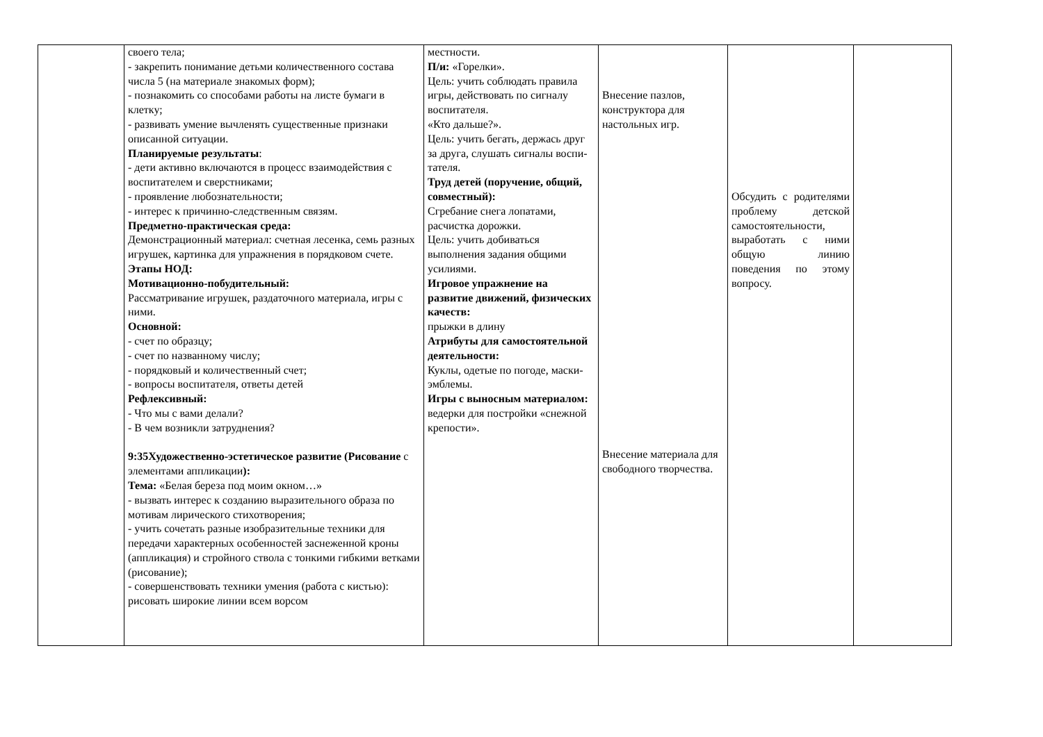| | своего тела; - закрепить понимание детьми количественного состава числа 5 (на материале знакомых форм); - познакомить со способами работы на листе бумаги в клетку; - развивать умение вычленять существенные признаки описанной ситуации. Планируемые результаты : - дети активно включаются в процесс взаимодействия с воспитателем и сверстниками; - проявление любознательности; - интерес к причинно-следственным связям. Предметно-практическая среда: Демонстрационный материал: счетная лесенка, семь разных игрушек, картинка для упражнения в порядковом счете. Этапы НОД: Мотивационно-побудительный: Рассматривание игрушек, раздаточного материала, игры с ними. Основной: - счет по образцу; - счет по названному числу; - порядковый и количественный счет; - вопросы воспитателя, ответы детей Рефлексивный: - Что мы с вами делали? - В чем возникли затруднения? 9:35Художественно-эстетическое развитие (Рисование с элементами аппликации ): Тема: «Белая береза под моим окном…» - вызвать интерес к созданию выразительного образа по мотивам лирического стихотворения; - учить сочетать разные изобразительные техники для передачи характерных особенностей заснеженной кроны (аппликация) и стройного ствола с тонкими гибкими ветками (рисование); - совершенствовать техники умения (работа с кистью): рисовать широкие линии всем ворсом | местности. П/и: «Горелки». Цель: учить соблюдать правила игры, действовать по сигналу воспитателя. «Кто дальше?». Цель: учить бегать, держась друг за друга, слушать сигналы воспи-тателя. Труд детей (поручение, общий, совместный): Сгребание снега лопатами, расчистка дорожки. Цель: учить добиваться выполнения задания общими усилиями. Игровое упражнение на развитие движений, физических качеств: прыжки в длину Атрибуты для самостоятельной деятельности: Куклы, одетые по погоде, маски-эмблемы. Игры с выносным материалом: ведерки для постройки «снежной крепости». | Внесение пазлов, конструктора для настольных игр. Внесение материала для свободного творчества. | Обсудить с родителями проблему детской самостоятельности, выработать с ними общую линию поведения по этому вопросу. | |